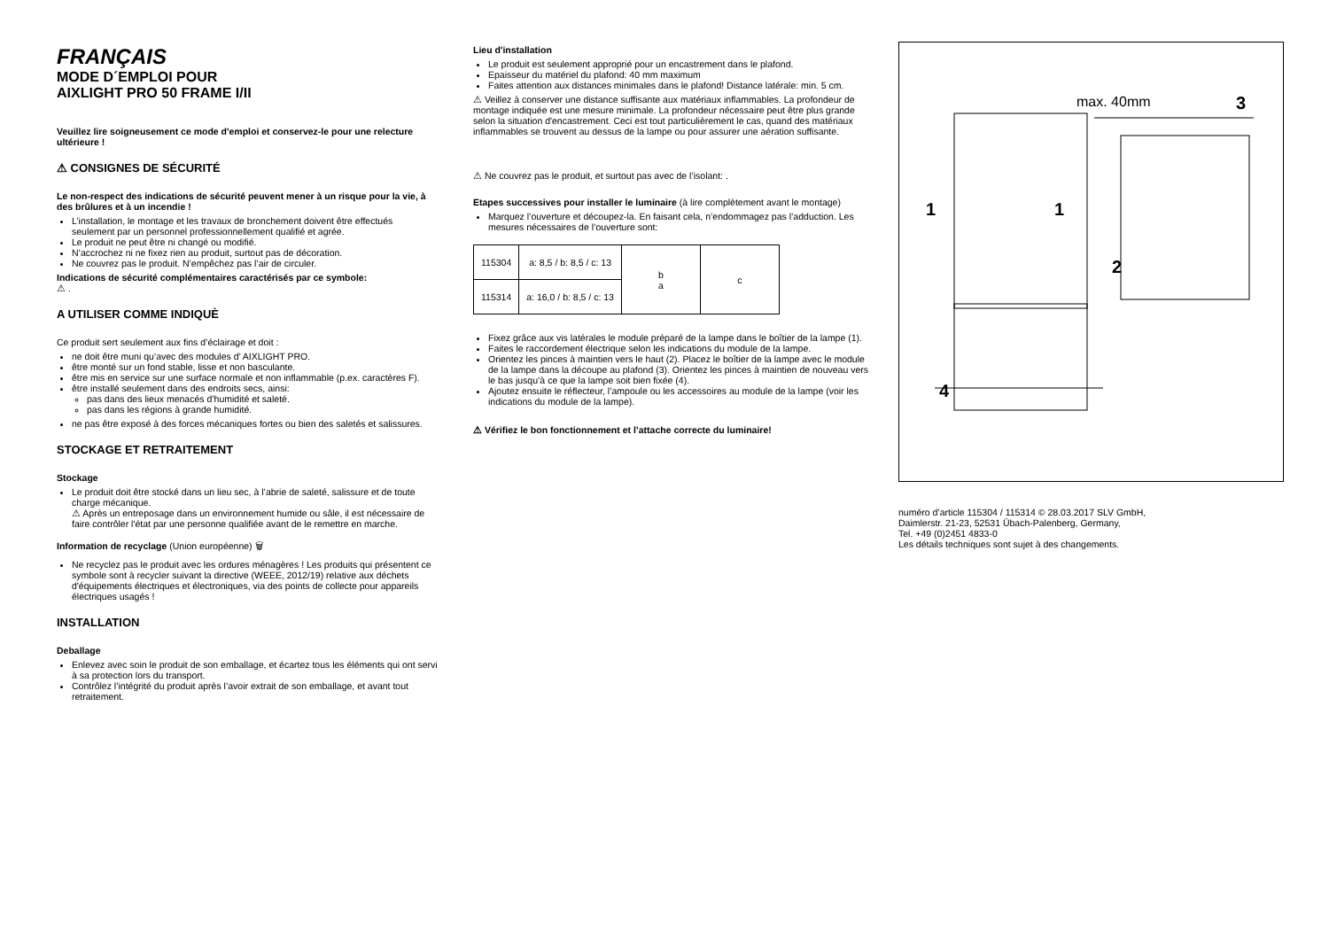FRANÇAIS
MODE D´EMPLOI POUR
AIXLIGHT PRO 50 FRAME I/II
Veuillez lire soigneusement ce mode d'emploi et conservez-le pour une relecture ultérieure !
⚠ CONSIGNES DE SÉCURITÉ
Le non-respect des indications de sécurité peuvent mener à un risque pour la vie, à des brûlures et à un incendie !
L’installation, le montage et les travaux de bronchement doivent être effectués seulement par un personnel professionnellement qualifié et agrée.
Le produit ne peut être ni changé ou modifié.
N’accrochez ni ne fixez rien au produit, surtout pas de décoration.
Ne couvrez pas le produit. N’empêchez pas l’air de circuler.
Indications de sécurité complémentaires caractérisés par ce symbole:
⚠ .
A UTILISER COMME INDIQUÈ
Ce produit sert seulement aux fins d’éclairage et doit :
ne doit être muni qu’avec des modules d’ AIXLIGHT PRO.
être monté sur un fond stable, lisse et non basculante.
être mis en service sur une surface normale et non inflammable (p.ex. caractères F).
être installé seulement dans des endroits secs, ainsi:
pas dans des lieux menacés d’humidité et saleté.
pas dans les régions à grande humidité.
ne pas être exposé à des forces mécaniques fortes ou bien des saletés et salissures.
STOCKAGE ET RETRAITEMENT
Stockage
Le produit doit être stocké dans un lieu sec, à l’abrie de saleté, salissure et de toute charge mécanique.
⚠ Après un entreposage dans un environnement humide ou sâle, il est nécessaire de faire contrôler l'état par une personne qualifiée avant de le remettre en marche.
Information de recyclage (Union européenne) 🗑
Ne recyclez pas le produit avec les ordures ménagères ! Les produits qui présentent ce symbole sont à recycler suivant la directive (WEEE, 2012/19) relative aux déchets d'équipements électriques et électroniques, via des points de collecte pour appareils électriques usagés !
INSTALLATION
Deballage
Enlevez avec soin le produit de son emballage, et écartez tous les éléments qui ont servi à sa protection lors du transport.
Contrôlez l’intégrité du produit après l’avoir extrait de son emballage, et avant tout retraitement.
Lieu d'installation
Le produit est seulement approprié pour un encastrement dans le plafond.
Epaisseur du matériel du plafond: 40 mm maximum
Faites attention aux distances minimales dans le plafond! Distance latérale: min. 5 cm.
⚠ Veillez à conserver une distance suffisante aux matériaux inflammables. La profondeur de montage indiquée est une mesure minimale. La profondeur nécessaire peut être plus grande selon la situation d'encastrement. Ceci est tout particulièrement le cas, quand des matériaux inflammables se trouvent au dessus de la lampe ou pour assurer une aération suffisante.
⚠ Ne couvrez pas le produit, et surtout pas avec de l’isolant: .
Etapes successives pour installer le luminaire (à lire complètement avant le montage)
Marquez l’ouverture et découpez-la. En faisant cela, n’endommagez pas l’adduction. Les mesures nécessaires de l’ouverture sont:
| 115304 | a: 8,5 / b: 8,5 / c: 13 | b a | c |
| 115314 | a: 16,0 / b: 8,5 / c: 13 | | |
Fixez grâce aux vis latérales le module préparé de la lampe dans le boîtier de la lampe (1).
Faites le raccordement électrique selon les indications du module de la lampe.
Orientez les pinces à maintien vers le haut (2). Placez le boîtier de la lampe avec le module de la lampe dans la découpe au plafond (3). Orientez les pinces à maintien de nouveau vers le bas jusqu’à ce que la lampe soit bien fixée (4).
Ajoutez ensuite le réflecteur, l’ampoule ou les accessoires au module de la lampe (voir les indications du module de la lampe).
⚠ Vérifiez le bon fonctionnement et l’attache correcte du luminaire!
max. 40mm
1
1
2
3
4
numéro d’article 115304 / 115314 © 28.03.2017 SLV GmbH,
Daimlerstr. 21-23, 52531 Übach-Palenberg, Germany,
Tel. +49 (0)2451 4833-0
Les détails techniques sont sujet à des changements.